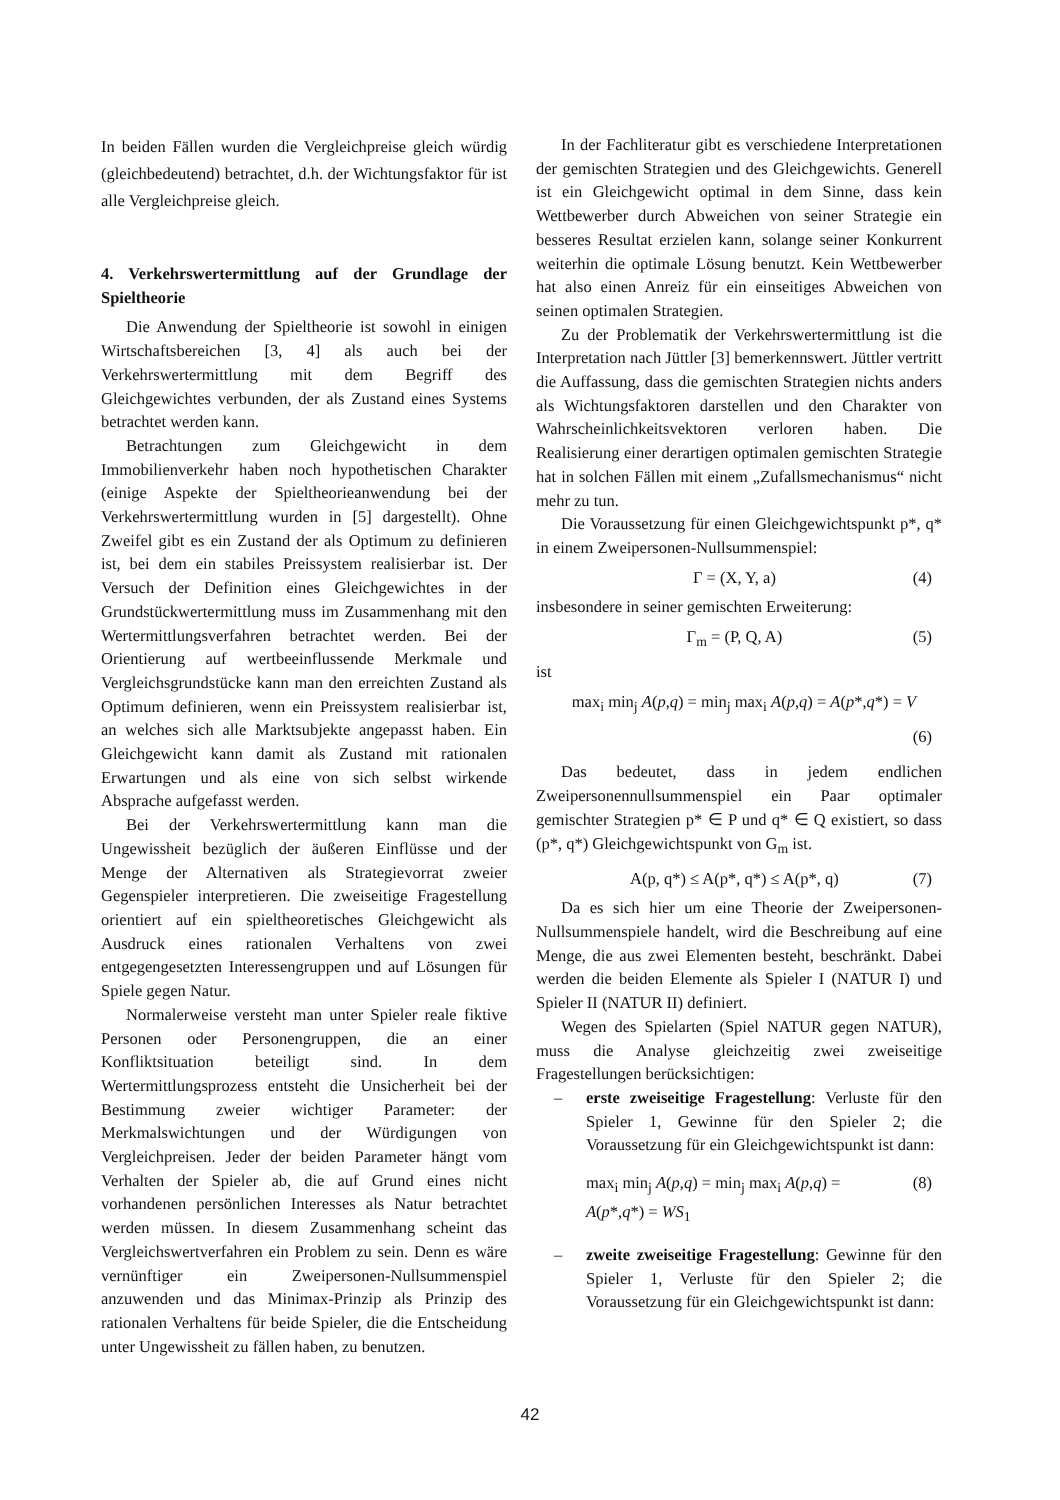In beiden Fällen wurden die Vergleichpreise gleich würdig (gleichbedeutend) betrachtet, d.h. der Wichtungsfaktor für ist alle Vergleichpreise gleich.
4. Verkehrswertermittlung auf der Grundlage der Spieltheorie
Die Anwendung der Spieltheorie ist sowohl in einigen Wirtschaftsbereichen [3, 4] als auch bei der Verkehrswertermittlung mit dem Begriff des Gleichgewichtes verbunden, der als Zustand eines Systems betrachtet werden kann.
Betrachtungen zum Gleichgewicht in dem Immobilienverkehr haben noch hypothetischen Charakter (einige Aspekte der Spieltheorieanwendung bei der Verkehrswertermittlung wurden in [5] dargestellt). Ohne Zweifel gibt es ein Zustand der als Optimum zu definieren ist, bei dem ein stabiles Preissystem realisierbar ist. Der Versuch der Definition eines Gleichgewichtes in der Grundstückwertermittlung muss im Zusammenhang mit den Wertermittlungsverfahren betrachtet werden. Bei der Orientierung auf wertbeeinflussende Merkmale und Vergleichsgrundstücke kann man den erreichten Zustand als Optimum definieren, wenn ein Preissystem realisierbar ist, an welches sich alle Marktsubjekte angepasst haben. Ein Gleichgewicht kann damit als Zustand mit rationalen Erwartungen und als eine von sich selbst wirkende Absprache aufgefasst werden.
Bei der Verkehrswertermittlung kann man die Ungewissheit bezüglich der äußeren Einflüsse und der Menge der Alternativen als Strategievorrat zweier Gegenspieler interpretieren. Die zweiseitige Fragestellung orientiert auf ein spieltheoretisches Gleichgewicht als Ausdruck eines rationalen Verhaltens von zwei entgegengesetzten Interessengruppen und auf Lösungen für Spiele gegen Natur.
Normalerweise versteht man unter Spieler reale fiktive Personen oder Personengruppen, die an einer Konfliktsituation beteiligt sind. In dem Wertermittlungsprozess entsteht die Unsicherheit bei der Bestimmung zweier wichtiger Parameter: der Merkmalswichtungen und der Würdigungen von Vergleichpreisen. Jeder der beiden Parameter hängt vom Verhalten der Spieler ab, die auf Grund eines nicht vorhandenen persönlichen Interesses als Natur betrachtet werden müssen. In diesem Zusammenhang scheint das Vergleichswertverfahren ein Problem zu sein. Denn es wäre vernünftiger ein Zweipersonen-Nullsummenspiel anzuwenden und das Minimax-Prinzip als Prinzip des rationalen Verhaltens für beide Spieler, die die Entscheidung unter Ungewissheit zu fällen haben, zu benutzen.
In der Fachliteratur gibt es verschiedene Interpretationen der gemischten Strategien und des Gleichgewichts. Generell ist ein Gleichgewicht optimal in dem Sinne, dass kein Wettbewerber durch Abweichen von seiner Strategie ein besseres Resultat erzielen kann, solange seiner Konkurrent weiterhin die optimale Lösung benutzt. Kein Wettbewerber hat also einen Anreiz für ein einseitiges Abweichen von seinen optimalen Strategien.
Zu der Problematik der Verkehrswertermittlung ist die Interpretation nach Jüttler [3] bemerkennswert. Jüttler vertritt die Auffassung, dass die gemischten Strategien nichts anders als Wichtungsfaktoren darstellen und den Charakter von Wahrscheinlichkeitsvektoren verloren haben. Die Realisierung einer derartigen optimalen gemischten Strategie hat in solchen Fällen mit einem „Zufallsmechanismus“ nicht mehr zu tun.
Die Voraussetzung für einen Gleichgewichtspunkt p*, q* in einem Zweipersonen-Nullsummenspiel:
Γ = (X, Y, a) (4)
insbesondere in seiner gemischten Erweiterung:
Γ<sub>m</sub> = (P, Q, A) (5)
ist
max<sub>i</sub> min<sub>j</sub> A(p,q) = min<sub>j</sub> max<sub>i</sub> A(p,q) = A(p*,q*) = V
(6)
Das bedeutet, dass in jedem endlichen Zweipersonennullsummenspiel ein Paar optimaler gemischter Strategien p* ∈ P und q* ∈ Q existiert, so dass (p*, q*) Gleichgewichtspunkt von G<sub>m</sub> ist.
A(p, q*) ≤ A(p*, q*) ≤ A(p*, q) (7)
Da es sich hier um eine Theorie der Zweipersonen-Nullsummenspiele handelt, wird die Beschreibung auf eine Menge, die aus zwei Elementen besteht, beschränkt. Dabei werden die beiden Elemente als Spieler I (NATUR I) und Spieler II (NATUR II) definiert.
Wegen des Spielarten (Spiel NATUR gegen NATUR), muss die Analyse gleichzeitig zwei zweiseitige Fragestellungen berücksichtigen:
– erste zweiseitige Fragestellung: Verluste für den Spieler 1, Gewinne für den Spieler 2; die Voraussetzung für ein Gleichgewichtspunkt ist dann:
max<sub>i</sub> min<sub>j</sub> A(p,q) = min<sub>j</sub> max<sub>i</sub> A(p,q) =
A(p*,q*) = WS<sub>1</sub> (8)
– zweite zweiseitige Fragestellung: Gewinne für den Spieler 1, Verluste für den Spieler 2; die Voraussetzung für ein Gleichgewichtspunkt ist dann:
42